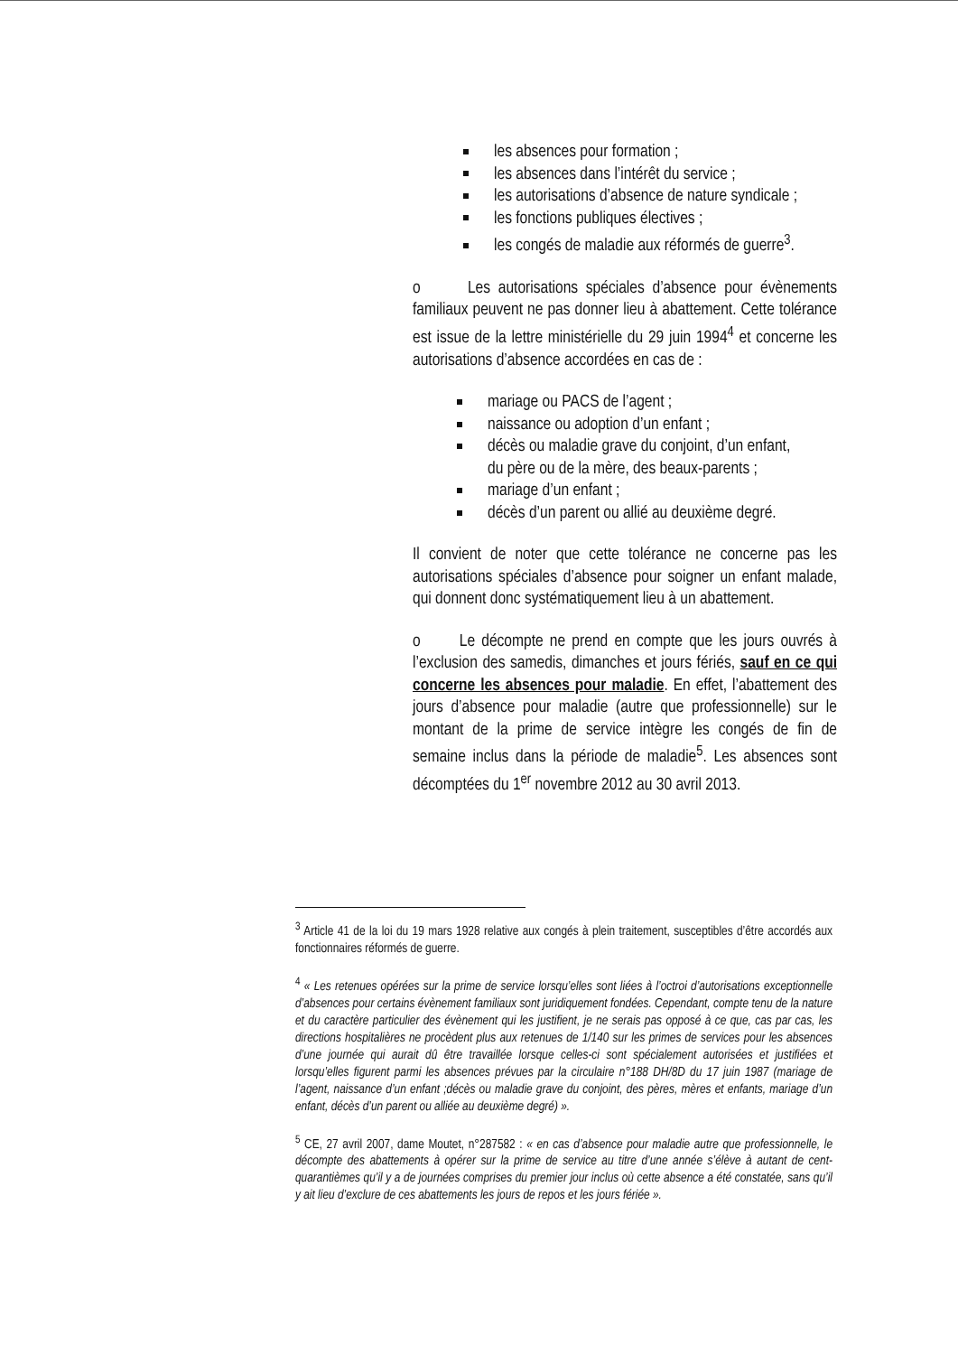les absences pour formation ;
les absences dans l’intérêt du service ;
les autorisations d’absence de nature syndicale ;
les fonctions publiques électives ;
les congés de maladie aux réformés de guerre<sup>3</sup>.
o Les autorisations spéciales d’absence pour évènements familiaux peuvent ne pas donner lieu à abattement. Cette tolérance est issue de la lettre ministérielle du 29 juin 1994<sup>4</sup> et concerne les autorisations d’absence accordées en cas de :
mariage ou PACS de l’agent ;
naissance ou adoption d’un enfant ;
décès ou maladie grave du conjoint, d’un enfant,
du père ou de la mère, des beaux-parents ;
mariage d’un enfant ;
décès d’un parent ou allié au deuxième degré.
Il convient de noter que cette tolérance ne concerne pas les autorisations spéciales d’absence pour soigner un enfant malade, qui donnent donc systématiquement lieu à un abattement.
o Le décompte ne prend en compte que les jours ouvrés à l’exclusion des samedis, dimanches et jours fériés, sauf en ce qui concerne les absences pour maladie. En effet, l’abattement des jours d’absence pour maladie (autre que professionnelle) sur le montant de la prime de service intègre les congés de fin de semaine inclus dans la période de maladie<sup>5</sup>. Les absences sont décomptées du 1<sup>er</sup> novembre 2012 au 30 avril 2013.
<sup>3</sup> Article 41 de la loi du 19 mars 1928 relative aux congés à plein traitement, susceptibles d’être accordés aux fonctionnaires réformés de guerre.
<sup>4</sup> « Les retenues opérées sur la prime de service lorsqu’elles sont liées à l’octroi d’autorisations exceptionnelle d’absences pour certains évènement familiaux sont juridiquement fondées. Cependant, compte tenu de la nature et du caractère particulier des évènement qui les justifient, je ne serais pas opposé à ce que, cas par cas, les directions hospitalières ne procèdent plus aux retenues de 1/140 sur les primes de services pour les absences d’une journée qui aurait dû être travaillée lorsque celles-ci sont spécialement autorisées et justifiées et lorsqu’elles figurent parmi les absences prévues par la circulaire n°188 DH/8D du 17 juin 1987 (mariage de l’agent, naissance d’un enfant ;décès ou maladie grave du conjoint, des pères, mères et enfants, mariage d’un enfant, décès d’un parent ou alliée au deuxième degré) ».
<sup>5</sup> CE, 27 avril 2007, dame Moutet, n°287582 : « en cas d’absence pour maladie autre que professionnelle, le décompte des abattements à opérer sur la prime de service au titre d’une année s’élève à autant de cent-quarantièmes qu’il y a de journées comprises du premier jour inclus où cette absence a été constatée, sans qu’il y ait lieu d’exclure de ces abattements les jours de repos et les jours fériée ».